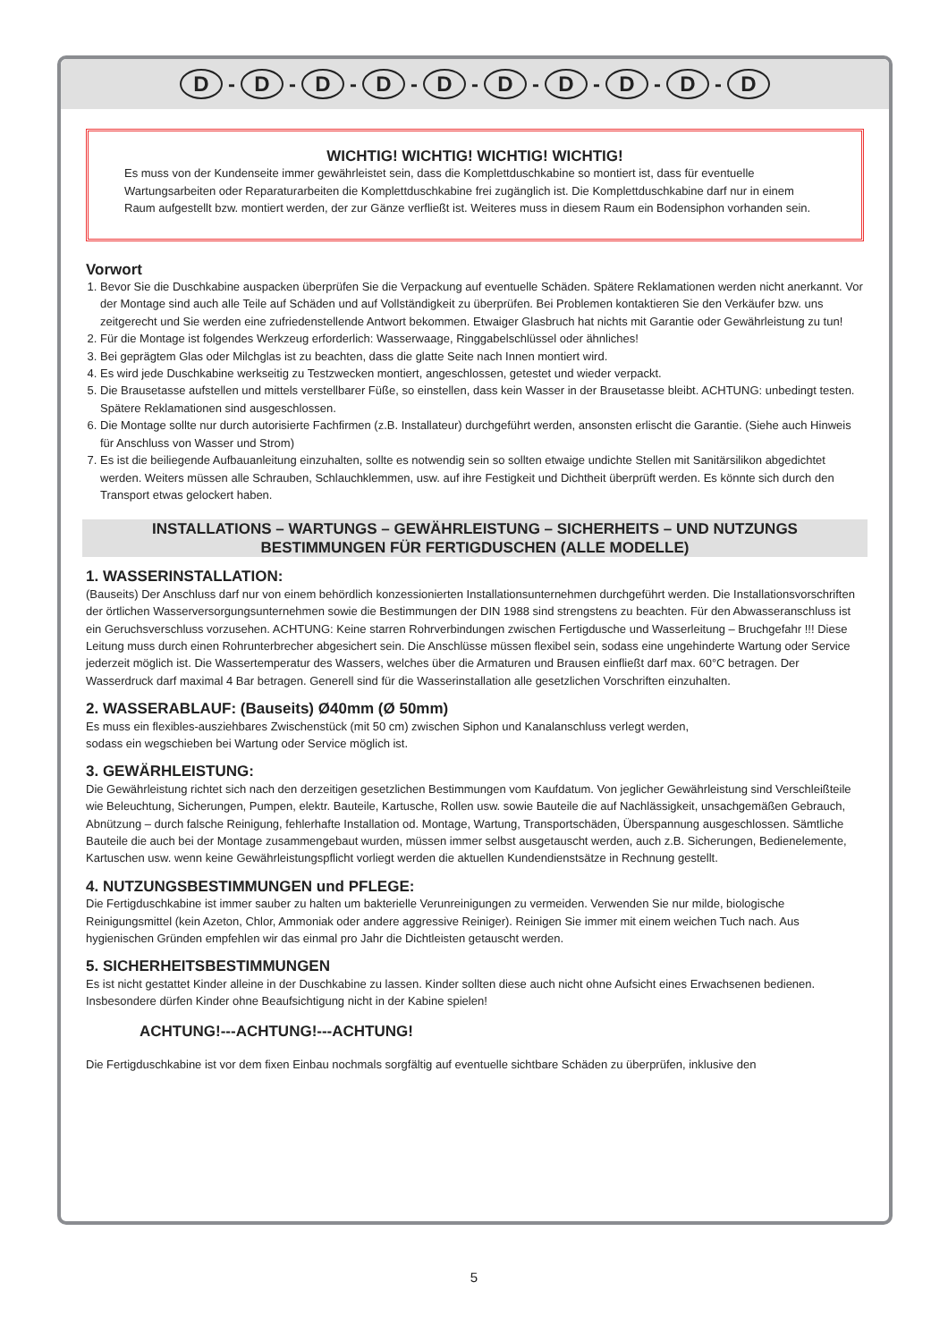D - D - D - D - D - D - D - D - D - D
WICHTIG! WICHTIG! WICHTIG! WICHTIG!
Es muss von der Kundenseite immer gewährleistet sein, dass die Komplettduschkabine so montiert ist, dass für eventuelle Wartungsarbeiten oder Reparaturarbeiten die Komplettduschkabine frei zugänglich ist. Die Komplettduschkabine darf nur in einem Raum aufgestellt bzw. montiert werden, der zur Gänze verfließt ist. Weiteres muss in diesem Raum ein Bodensiphon vorhanden sein.
Vorwort
1. Bevor Sie die Duschkabine auspacken überprüfen Sie die Verpackung auf eventuelle Schäden. Spätere Reklamationen werden nicht anerkannt. Vor der Montage sind auch alle Teile auf Schäden und auf Vollständigkeit zu überprüfen. Bei Problemen kontaktieren Sie den Verkäufer bzw. uns zeitgerecht und Sie werden eine zufriedenstellende Antwort bekommen. Etwaiger Glasbruch hat nichts mit Garantie oder Gewährleistung zu tun!
2. Für die Montage ist folgendes Werkzeug erforderlich: Wasserwaage, Ringgabelschlüssel oder ähnliches!
3. Bei geprägtem Glas oder Milchglas ist zu beachten, dass die glatte Seite nach Innen montiert wird.
4. Es wird jede Duschkabine werkseitig zu Testzwecken montiert, angeschlossen, getestet und wieder verpackt.
5. Die Brausetasse aufstellen und mittels verstellbarer Füße, so einstellen, dass kein Wasser in der Brausetasse bleibt. ACHTUNG: unbedingt testen. Spätere Reklamationen sind ausgeschlossen.
6. Die Montage sollte nur durch autorisierte Fachfirmen (z.B. Installateur) durchgeführt werden, ansonsten erlischt die Garantie. (Siehe auch Hinweis für Anschluss von Wasser und Strom)
7. Es ist die beiliegende Aufbauanleitung einzuhalten, sollte es notwendig sein so sollten etwaige undichte Stellen mit Sanitärsilikon abgedichtet werden. Weiters müssen alle Schrauben, Schlauchklemmen, usw. auf ihre Festigkeit und Dichtheit überprüft werden. Es könnte sich durch den Transport etwas gelockert haben.
INSTALLATIONS – WARTUNGS – GEWÄHRLEISTUNG – SICHERHEITS – UND NUTZUNGS
BESTIMMUNGEN FÜR FERTIGDUSCHEN (ALLE MODELLE)
1. WASSERINSTALLATION:
(Bauseits) Der Anschluss darf nur von einem behördlich konzessionierten Installationsunternehmen durchgeführt werden. Die Installationsvorschriften der örtlichen Wasserversorgungsunternehmen sowie die Bestimmungen der DIN 1988 sind strengstens zu beachten. Für den Abwasseranschluss ist ein Geruchsverschluss vorzusehen. ACHTUNG: Keine starren Rohrverbindungen zwischen Fertigdusche und Wasserleitung – Bruchgefahr !!! Diese Leitung muss durch einen Rohrunterbrecher abgesichert sein. Die Anschlüsse müssen flexibel sein, sodass eine ungehinderte Wartung oder Service jederzeit möglich ist. Die Wassertemperatur des Wassers, welches über die Armaturen und Brausen einfließt darf max. 60°C betragen. Der Wasserdruck darf maximal 4 Bar betragen. Generell sind für die Wasserinstallation alle gesetzlichen Vorschriften einzuhalten.
2. WASSERABLAUF: (Bauseits) Ø40mm (Ø 50mm)
Es muss ein flexibles-ausziehbares Zwischenstück (mit 50 cm) zwischen Siphon und Kanalanschluss verlegt werden,
sodass ein wegschieben bei Wartung oder Service möglich ist.
3. GEWÄRHLEISTUNG:
Die Gewährleistung richtet sich nach den derzeitigen gesetzlichen Bestimmungen vom Kaufdatum. Von jeglicher Gewährleistung sind Verschleißteile wie Beleuchtung, Sicherungen, Pumpen, elektr. Bauteile, Kartusche, Rollen usw. sowie Bauteile die auf Nachlässigkeit, unsachgemäßen Gebrauch, Abnützung – durch falsche Reinigung, fehlerhafte Installation od. Montage, Wartung, Transportschäden, Überspannung ausgeschlossen. Sämtliche Bauteile die auch bei der Montage zusammengebaut wurden, müssen immer selbst ausgetauscht werden, auch z.B. Sicherungen, Bedienelemente, Kartuschen usw. wenn keine Gewährleistungspflicht vorliegt werden die aktuellen Kundendienstsätze in Rechnung gestellt.
4. NUTZUNGSBESTIMMUNGEN und PFLEGE:
Die Fertigduschkabine ist immer sauber zu halten um bakterielle Verunreinigungen zu vermeiden. Verwenden Sie nur milde, biologische Reinigungsmittel (kein Azeton, Chlor, Ammoniak oder andere aggressive Reiniger). Reinigen Sie immer mit einem weichen Tuch nach. Aus hygienischen Gründen empfehlen wir das einmal pro Jahr die Dichtleisten getauscht werden.
5. SICHERHEITSBESTIMMUNGEN
Es ist nicht gestattet Kinder alleine in der Duschkabine zu lassen. Kinder sollten diese auch nicht ohne Aufsicht eines Erwachsenen bedienen. Insbesondere dürfen Kinder ohne Beaufsichtigung nicht in der Kabine spielen!
ACHTUNG!---ACHTUNG!---ACHTUNG!
Die Fertigduschkabine ist vor dem fixen Einbau nochmals sorgfältig auf eventuelle sichtbare Schäden zu überprüfen, inklusive den
5